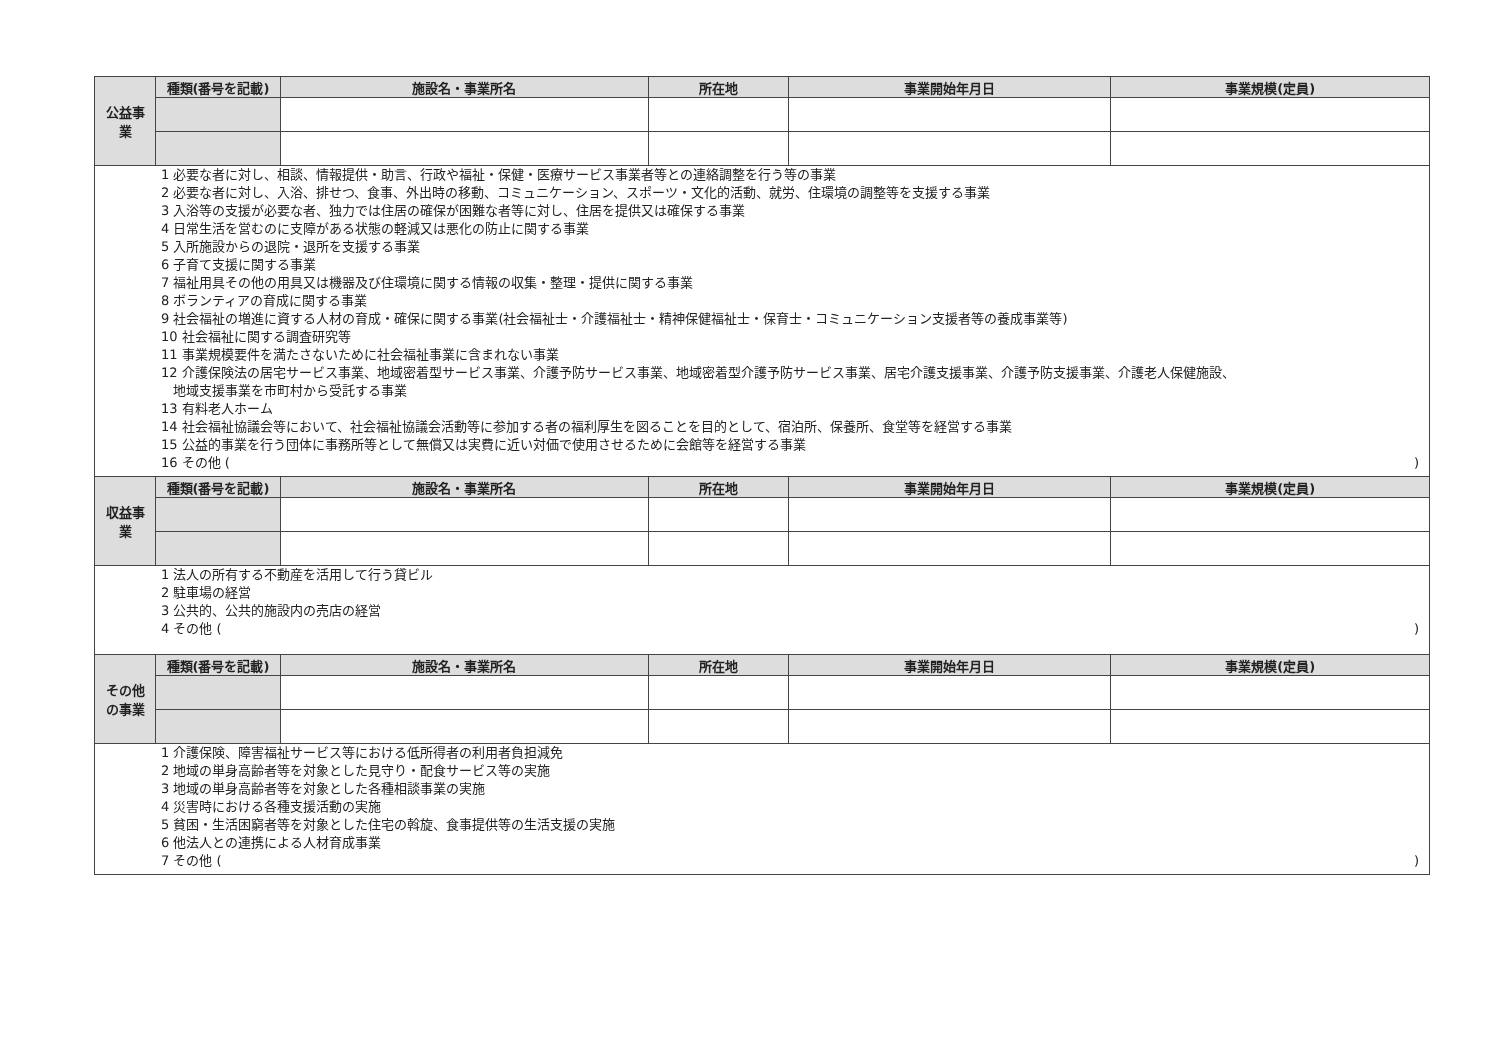| 公益事 業 | 種類(番号を記載) | 施設名・事業所名 | 所在地 | 事業開始年月日 | 事業規模(定員) |
| 1 必要な者に対し、相談、情報提供・助言、行政や福祉・保健・医療サービス事業者等との連絡調整を行う等の事業 2 必要な者に対し、入浴、排せつ、食事、外出時の移動、コミュニケーション、スポーツ・文化的活動、就労、住環境の調整等を支援する事業 3 入浴等の支援が必要な者、独力では住居の確保が困難な者等に対し、住居を提供又は確保する事業 4 日常生活を営むのに支障がある状態の軽減又は悪化の防止に関する事業 5 入所施設からの退院・退所を支援する事業 6 子育て支援に関する事業 7 福祉用具その他の用具又は機器及び住環境に関する情報の収集・整理・提供に関する事業 8 ボランティアの育成に関する事業 9 社会福祉の増進に資する人材の育成・確保に関する事業(社会福祉士・介護福祉士・精神保健福祉士・保育士・コミュニケーション支援者等の養成事業等) 10 社会福祉に関する調査研究等 11 事業規模要件を満たさないために社会福祉事業に含まれない事業 12 介護保険法の居宅サービス事業、地域密着型サービス事業、介護予防サービス事業、地域密着型介護予防サービス事業、居宅介護支援事業、介護予防支援事業、介護老人保健施設、 地域支援事業を市町村から受託する事業 13 有料老人ホーム 14 社会福祉協議会等において、社会福祉協議会活動等に参加する者の福利厚生を図ることを目的として、宿泊所、保養所、食堂等を経営する事業 15 公益的事業を行う団体に事務所等として無償又は実費に近い対価で使用させるために会館等を経営する事業 16 その他 ( ) | | | | | |
| 収益事 業 | 種類(番号を記載) | 施設名・事業所名 | 所在地 | 事業開始年月日 | 事業規模(定員) |
| 1 法人の所有する不動産を活用して行う貸ビル 2 駐車場の経営 3 公共的、公共的施設内の売店の経営 4 その他 ( ) | | | | | |
| その他 の事業 | 種類(番号を記載) | 施設名・事業所名 | 所在地 | 事業開始年月日 | 事業規模(定員) |
| 1 介護保険、障害福祉サービス等における低所得者の利用者負担減免 2 地域の単身高齢者等を対象とした見守り・配食サービス等の実施 3 地域の単身高齢者等を対象とした各種相談事業の実施 4 災害時における各種支援活動の実施 5 貧困・生活困窮者等を対象とした住宅の斡旋、食事提供等の生活支援の実施 6 他法人との連携による人材育成事業 7 その他 ( ) | | | | | |